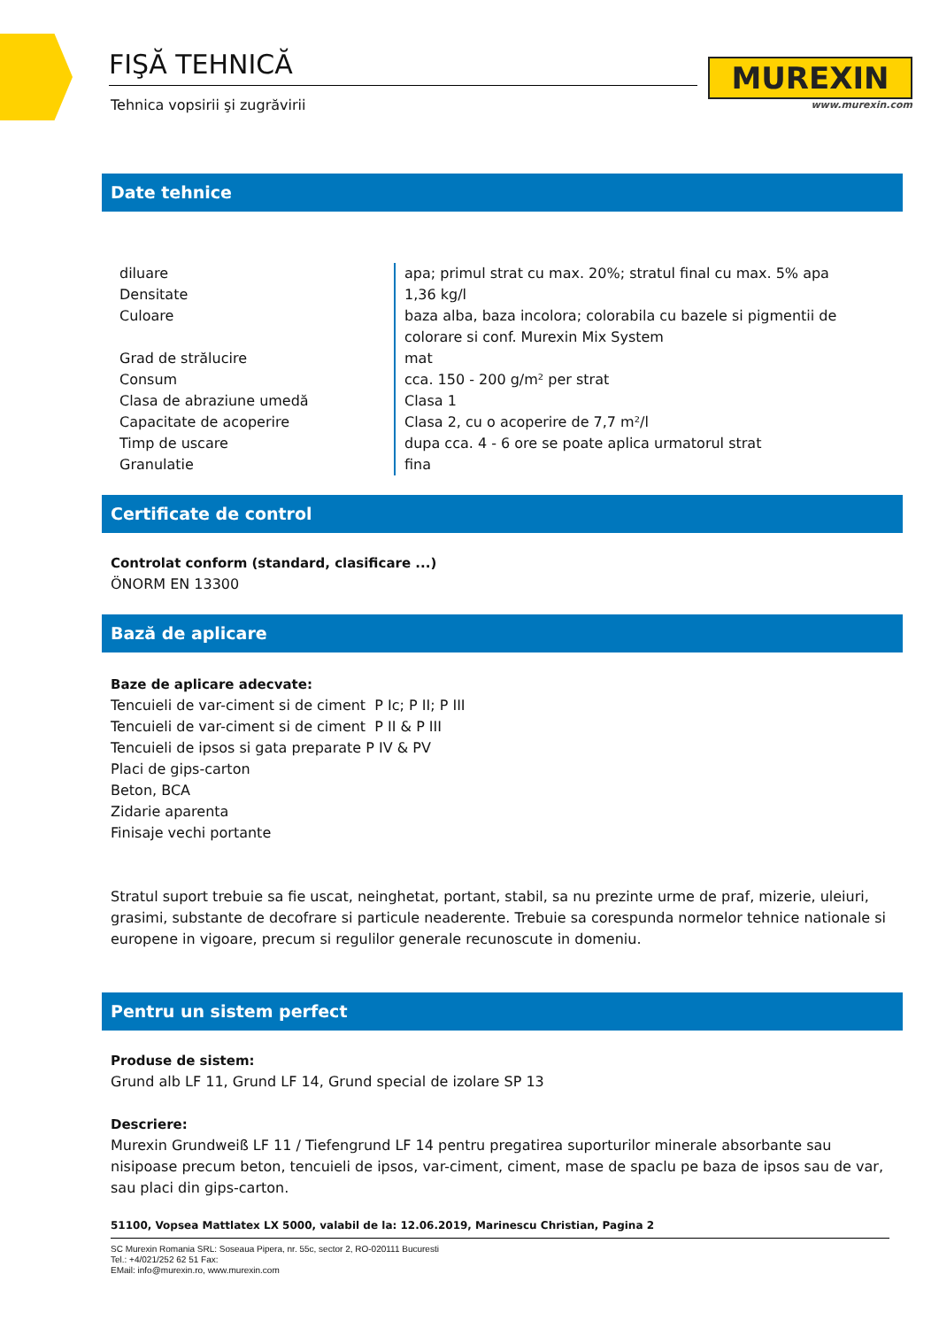FIŞĂ TEHNICĂ
Tehnica vopsirii şi zugrăvirii
MUREXIN
www.murexin.com
Date tehnice
| diluare | apa; primul strat cu max. 20%; stratul final cu max. 5% apa |
| Densitate | 1,36 kg/l |
| Culoare | baza alba, baza incolora; colorabila cu bazele si pigmentii de colorare si conf. Murexin Mix System |
| Grad de strălucire | mat |
| Consum | cca. 150 - 200 g/m² per strat |
| Clasa de abraziune umedă | Clasa 1 |
| Capacitate de acoperire | Clasa 2, cu o acoperire de 7,7 m²/l |
| Timp de uscare | dupa cca. 4 - 6 ore se poate aplica urmatorul strat |
| Granulatie | fina |
Certificate de control
Controlat conform (standard, clasificare ...)
ÖNORM EN 13300
Bază de aplicare
Baze de aplicare adecvate:
Tencuieli de var-ciment si de ciment P Ic; P II; P III
Tencuieli de var-ciment si de ciment P II & P III
Tencuieli de ipsos si gata preparate P IV & PV
Placi de gips-carton
Beton, BCA
Zidarie aparenta
Finisaje vechi portante
Stratul suport trebuie sa fie uscat, neinghetat, portant, stabil, sa nu prezinte urme de praf, mizerie, uleiuri, grasimi, substante de decofrare si particule neaderente. Trebuie sa corespunda normelor tehnice nationale si europene in vigoare, precum si regulilor generale recunoscute in domeniu.
Pentru un sistem perfect
Produse de sistem:
Grund alb LF 11, Grund LF 14, Grund special de izolare SP 13
Descriere:
Murexin Grundweiß LF 11 / Tiefengrund LF 14 pentru pregatirea suporturilor minerale absorbante sau nisipoase precum beton, tencuieli de ipsos, var-ciment, ciment, mase de spaclu pe baza de ipsos sau de var, sau placi din gips-carton.
51100, Vopsea Mattlatex LX 5000, valabil de la: 12.06.2019, Marinescu Christian, Pagina 2
SC Murexin Romania SRL: Soseaua Pipera, nr. 55c, sector 2, RO-020111 Bucuresti
Tel.: +4/021/252 62 51 Fax:
EMail: info@murexin.ro, www.murexin.com